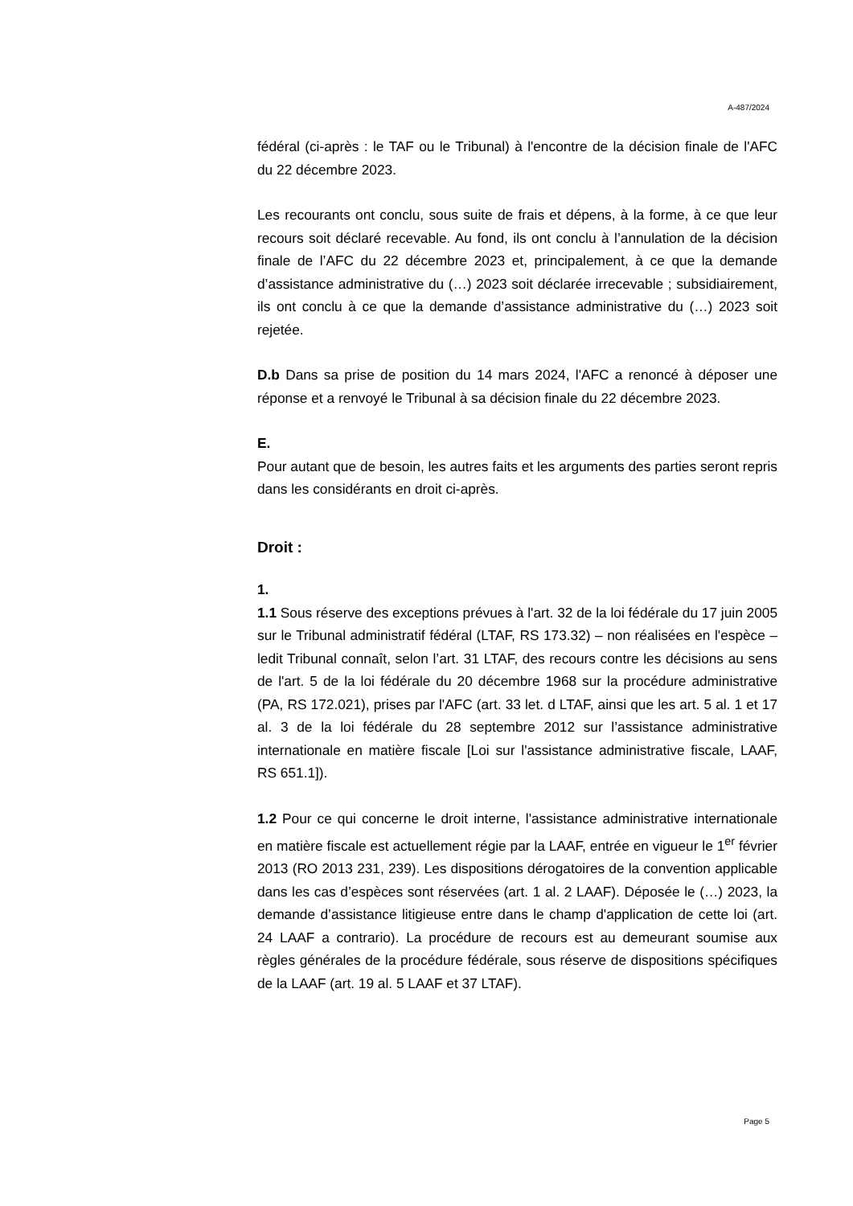A-487/2024
fédéral (ci-après : le TAF ou le Tribunal) à l'encontre de la décision finale de l'AFC du 22 décembre 2023.
Les recourants ont conclu, sous suite de frais et dépens, à la forme, à ce que leur recours soit déclaré recevable. Au fond, ils ont conclu à l’annulation de la décision finale de l’AFC du 22 décembre 2023 et, principalement, à ce que la demande d’assistance administrative du (…) 2023 soit déclarée irrecevable ; subsidiairement, ils ont conclu à ce que la demande d’assistance administrative du (…) 2023 soit rejetée.
D.b Dans sa prise de position du 14 mars 2024, l'AFC a renoncé à déposer une réponse et a renvoyé le Tribunal à sa décision finale du 22 décembre 2023.
E.
Pour autant que de besoin, les autres faits et les arguments des parties seront repris dans les considérants en droit ci-après.
Droit :
1.
1.1 Sous réserve des exceptions prévues à l'art. 32 de la loi fédérale du 17 juin 2005 sur le Tribunal administratif fédéral (LTAF, RS 173.32) – non réalisées en l'espèce – ledit Tribunal connaît, selon l’art. 31 LTAF, des recours contre les décisions au sens de l'art. 5 de la loi fédérale du 20 décembre 1968 sur la procédure administrative (PA, RS 172.021), prises par l'AFC (art. 33 let. d LTAF, ainsi que les art. 5 al. 1 et 17 al. 3 de la loi fédérale du 28 septembre 2012 sur l’assistance administrative internationale en matière fiscale [Loi sur l'assistance administrative fiscale, LAAF, RS 651.1]).
1.2 Pour ce qui concerne le droit interne, l'assistance administrative internationale en matière fiscale est actuellement régie par la LAAF, entrée en vigueur le 1<sup>er</sup> février 2013 (RO 2013 231, 239). Les dispositions dérogatoires de la convention applicable dans les cas d’espèces sont réservées (art. 1 al. 2 LAAF). Déposée le (…) 2023, la demande d’assistance litigieuse entre dans le champ d'application de cette loi (art. 24 LAAF a contrario). La procédure de recours est au demeurant soumise aux règles générales de la procédure fédérale, sous réserve de dispositions spécifiques de la LAAF (art. 19 al. 5 LAAF et 37 LTAF).
Page 5